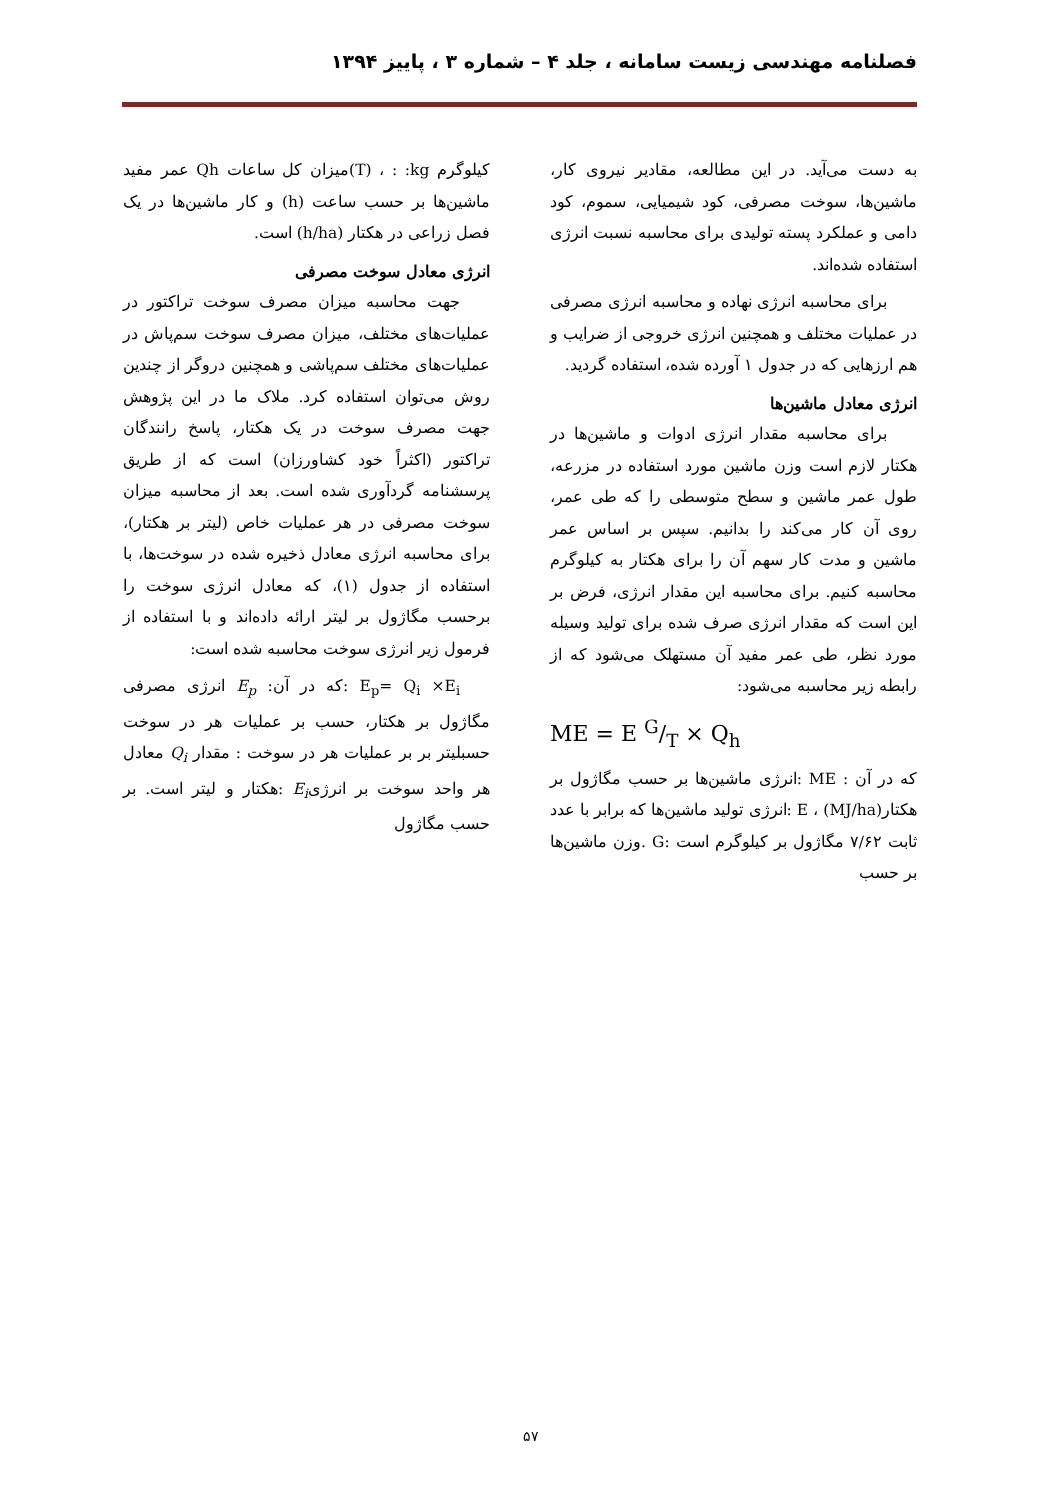فصلنامه مهندسی زیست سامانه ، جلد ۴ – شماره ۳ ، پاییز ۱۳۹۴
به دست می‌آید. در این مطالعه، مقادیر نیروی کار، ماشین‌ها، سوخت مصرفی، کود شیمیایی، سموم، کود دامی و عملکرد پسته تولیدی برای محاسبه نسبت انرژی استفاده شده‌اند.
برای محاسبه انرژی نهاده و محاسبه انرژی مصرفی در عملیات مختلف و همچنین انرژی خروجی از ضرایب و هم ارزهایی که در جدول ۱ آورده شده، استفاده گردید.
انرژی معادل ماشین‌ها
برای محاسبه مقدار انرژی ادوات و ماشین‌ها در هکتار لازم است وزن ماشین مورد استفاده در مزرعه، طول عمر ماشین و سطح متوسطی را که طی عمر، روی آن کار می‌کند را بدانیم. سپس بر اساس عمر ماشین و مدت کار سهم آن را برای هکتار به کیلوگرم محاسبه کنیم. برای محاسبه این مقدار انرژی، فرض بر این است که مقدار انرژی صرف شده برای تولید وسیله مورد نظر، طی عمر مفید آن مستهلک می‌شود که از رابطه زیر محاسبه می‌شود:
ME = E G/T × Q<sub>h</sub>
که در آن : ME :انرژی ماشین‌ها بر حسب مگاژول بر هکتار(MJ/ha) ، E :انرژی تولید ماشین‌ها که برابر با عدد ثابت ۷/۶۲ مگاژول بر کیلوگرم است :G .وزن ماشین‌ها بر حسب
کیلوگرم T) ، : :kg)میزان کل ساعات Qh عمر مفید ماشین‌ها بر حسب ساعت (h) و کار ماشین‌ها در یک فصل زراعی در هکتار (h/ha) است.
انرژی معادل سوخت مصرفی
جهت محاسبه میزان مصرف سوخت تراکتور در عملیات‌های مختلف، میزان مصرف سوخت سم‌پاش در عملیات‌های مختلف سم‌پاشی و همچنین دروگر از چندین روش می‌توان استفاده کرد. ملاک ما در این پژوهش جهت مصرف سوخت در یک هکتار، پاسخ رانندگان تراکتور (اکثراً خود کشاورزان) است که از طریق پرسشنامه گردآوری شده است. بعد از محاسبه میزان سوخت مصرفی در هر عملیات خاص (لیتر بر هکتار)، برای محاسبه انرژی معادل ذخیره شده در سوخت‌ها، با استفاده از جدول (۱)، که معادل انرژی سوخت را برحسب مگاژول بر لیتر ارائه داده‌اند و با استفاده از فرمول زیر انرژی سوخت محاسبه شده است:
E<sub>p</sub>= Q<sub>i</sub> ×E<sub>i</sub> :که در آن: E<sub>p</sub> انرژی مصرفی مگاژول بر هکتار، حسب بر عملیات هر در سوخت حسبلیتر بر بر عملیات هر در سوخت : مقدار Q<sub>i</sub> معادل هر واحد سوخت بر انرژیE<sub>i</sub> :هکتار و لیتر است. بر حسب مگاژول
۵۷